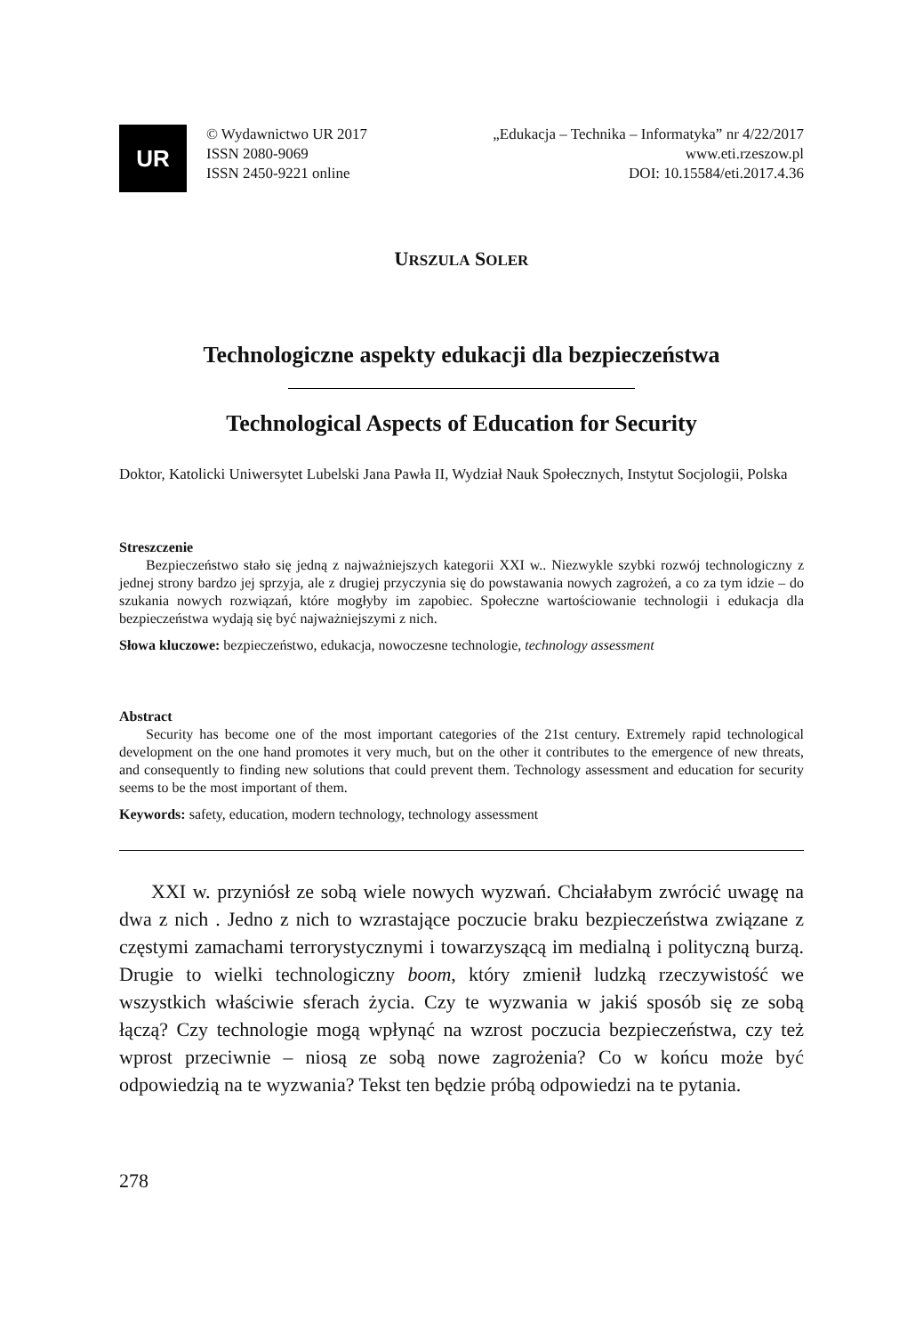UR
© Wydawnictwo UR 2017
ISSN 2080-9069
ISSN 2450-9221 online
„Edukacja – Technika – Informatyka” nr 4/22/2017
www.eti.rzeszow.pl
DOI: 10.15584/eti.2017.4.36
URSZULA SOLER
Technologiczne aspekty edukacji dla bezpieczeństwa
Technological Aspects of Education for Security
Doktor, Katolicki Uniwersytet Lubelski Jana Pawła II, Wydział Nauk Społecznych, Instytut Socjologii, Polska
Streszczenie
Bezpieczeństwo stało się jedną z najważniejszych kategorii XXI w.. Niezwykle szybki rozwój technologiczny z jednej strony bardzo jej sprzyja, ale z drugiej przyczynia się do powstawania nowych zagrożeń, a co za tym idzie – do szukania nowych rozwiązań, które mogłyby im zapobiec. Społeczne wartościowanie technologii i edukacja dla bezpieczeństwa wydają się być najważniejszymi z nich.
Słowa kluczowe: bezpieczeństwo, edukacja, nowoczesne technologie, technology assessment
Abstract
Security has become one of the most important categories of the 21st century. Extremely rapid technological development on the one hand promotes it very much, but on the other it contributes to the emergence of new threats, and consequently to finding new solutions that could prevent them. Technology assessment and education for security seems to be the most important of them.
Keywords: safety, education, modern technology, technology assessment
XXI w. przyniósł ze sobą wiele nowych wyzwań. Chciałabym zwrócić uwagę na dwa z nich . Jedno z nich to wzrastające poczucie braku bezpieczeństwa związane z częstymi zamachami terrorystycznymi i towarzyszącą im medialną i polityczną burzą. Drugie to wielki technologiczny boom, który zmienił ludzką rzeczywistość we wszystkich właściwie sferach życia. Czy te wyzwania w jakiś sposób się ze sobą łączą? Czy technologie mogą wpłynąć na wzrost poczucia bezpieczeństwa, czy też wprost przeciwnie – niosą ze sobą nowe zagrożenia? Co w końcu może być odpowiedzią na te wyzwania? Tekst ten będzie próbą odpowiedzi na te pytania.
278